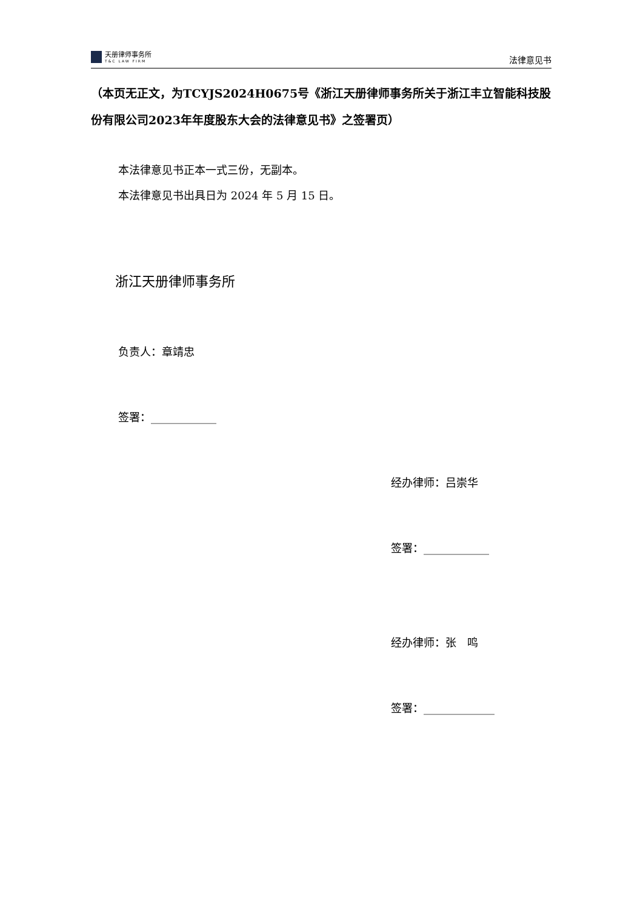天册律师事务所
T&C LAW FIRM
法律意见书
（本页无正文，为TCYJS2024H0675号《浙江天册律师事务所关于浙江丰立智能科技股份有限公司2023年年度股东大会的法律意见书》之签署页）
本法律意见书正本一式三份，无副本。
本法律意见书出具日为 2024 年 5 月 15 日。
浙江天册律师事务所
负责人：章靖忠
签署：____________
经办律师：吕崇华
签署：____________
经办律师：张　鸣
签署：_____________